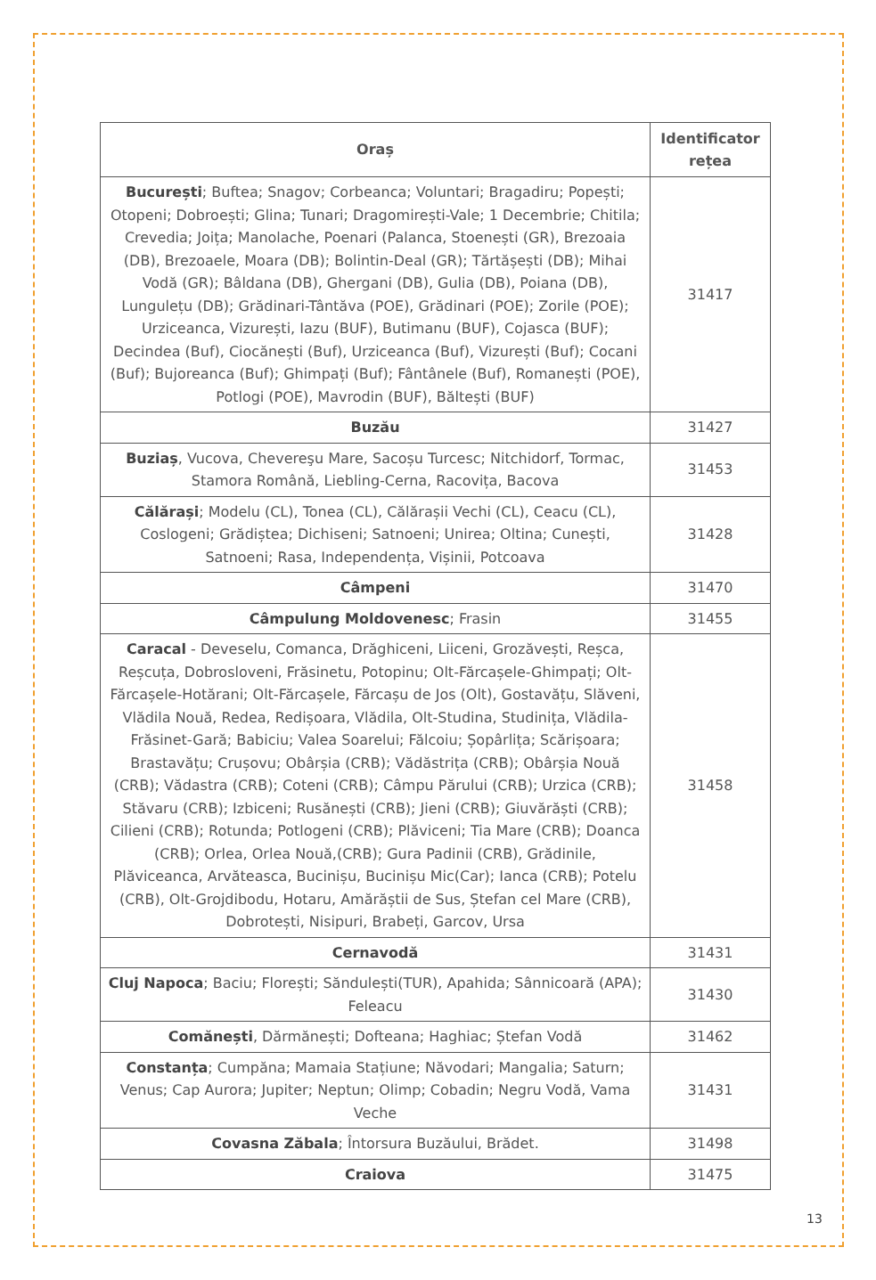| Oraș | Identificator rețea |
| --- | --- |
| București ; Buftea; Snagov; Corbeanca; Voluntari; Bragadiru; Popești; Otopeni; Dobroești; Glina; Tunari; Dragomirești-Vale; 1 Decembrie; Chitila; Crevedia; Joița; Manolache, Poenari (Palanca, Stoenești (GR), Brezoaia (DB), Brezoaele, Moara (DB); Bolintin-Deal (GR); Tărtășești (DB); Mihai Vodă (GR); Bâldana (DB), Ghergani (DB), Gulia (DB), Poiana (DB), Lungulețu (DB); Grădinari-Tântăva (POE), Grădinari (POE); Zorile (POE); Urziceanca, Vizurești, Iazu (BUF), Butimanu (BUF), Cojasca (BUF); Decindea (Buf), Ciocănești (Buf), Urziceanca (Buf), Vizurești (Buf); Cocani (Buf); Bujoreanca (Buf); Ghimpați (Buf); Fântânele (Buf), Romanești (POE), Potlogi (POE), Mavrodin (BUF), Băltești (BUF) | 31417 |
| Buzău | 31427 |
| Buziaș , Vucova, Chevereşu Mare, Sacoșu Turcesc; Nitchidorf, Tormac, Stamora Română, Liebling-Cerna, Racovița, Bacova | 31453 |
| Călărași ; Modelu (CL), Tonea (CL), Călărașii Vechi (CL), Ceacu (CL), Coslogeni; Grădiștea; Dichiseni; Satnoeni; Unirea; Oltina; Cunești, Satnoeni; Rasa, Independența, Vișinii, Potcoava | 31428 |
| Câmpeni | 31470 |
| Câmpulung Moldovenesc ; Frasin | 31455 |
| Caracal - Deveselu, Comanca, Drăghiceni, Liiceni, Grozăvești, Reșca, Reșcuța, Dobrosloveni, Frăsinetu, Potopinu; Olt-Fărcașele-Ghimpați; Olt-Fărcașele-Hotărani; Olt-Fărcașele, Fărcașu de Jos (Olt), Gostavățu, Slăveni, Vlădila Nouă, Redea, Redișoara, Vlădila, Olt-Studina, Studinița, Vlădila-Frăsinet-Gară; Babiciu; Valea Soarelui; Fălcoiu; Șopârlița; Scărișoara; Brastavățu; Crușovu; Obârșia (CRB); Vădăstrița (CRB); Obârșia Nouă (CRB); Vădastra (CRB); Coteni (CRB); Câmpu Părului (CRB); Urzica (CRB); Stăvaru (CRB); Izbiceni; Rusănești (CRB); Jieni (CRB); Giuvărăști (CRB); Cilieni (CRB); Rotunda; Potlogeni (CRB); Plăviceni; Tia Mare (CRB); Doanca (CRB); Orlea, Orlea Nouă,(CRB); Gura Padinii (CRB), Grădinile, Plăviceanca, Arvăteasca, Bucinișu, Bucinișu Mic(Car); Ianca (CRB); Potelu (CRB), Olt-Grojdibodu, Hotaru, Amărăștii de Sus, Ștefan cel Mare (CRB), Dobrotești, Nisipuri, Brabeți, Garcov, Ursa | 31458 |
| Cernavodă | 31431 |
| Cluj Napoca ; Baciu; Florești; Săndulești(TUR), Apahida; Sânnicoară (APA); Feleacu | 31430 |
| Comănești , Dărmănești; Dofteana; Haghiac; Ștefan Vodă | 31462 |
| Constanța ; Cumpăna; Mamaia Stațiune; Năvodari; Mangalia; Saturn; Venus; Cap Aurora; Jupiter; Neptun; Olimp; Cobadin; Negru Vodă, Vama Veche | 31431 |
| Covasna Zăbala ; Întorsura Buzăului, Brădet. | 31498 |
| Craiova | 31475 |
13